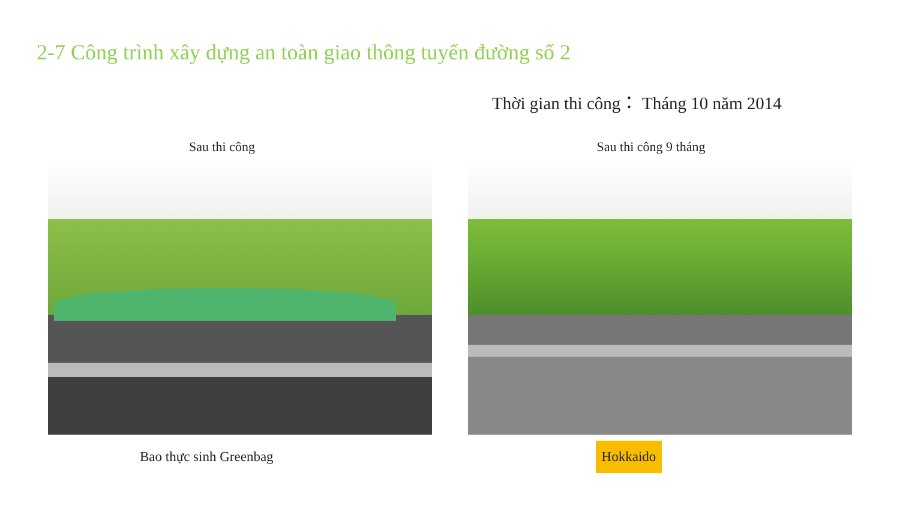2-7 Công trình xây dựng an toàn giao thông tuyến đường số 2
Thời gian thi công： Tháng 10 năm 2014
Sau thi công Sau thi công 9 tháng
Bao thực sinh Greenbag Hokkaido